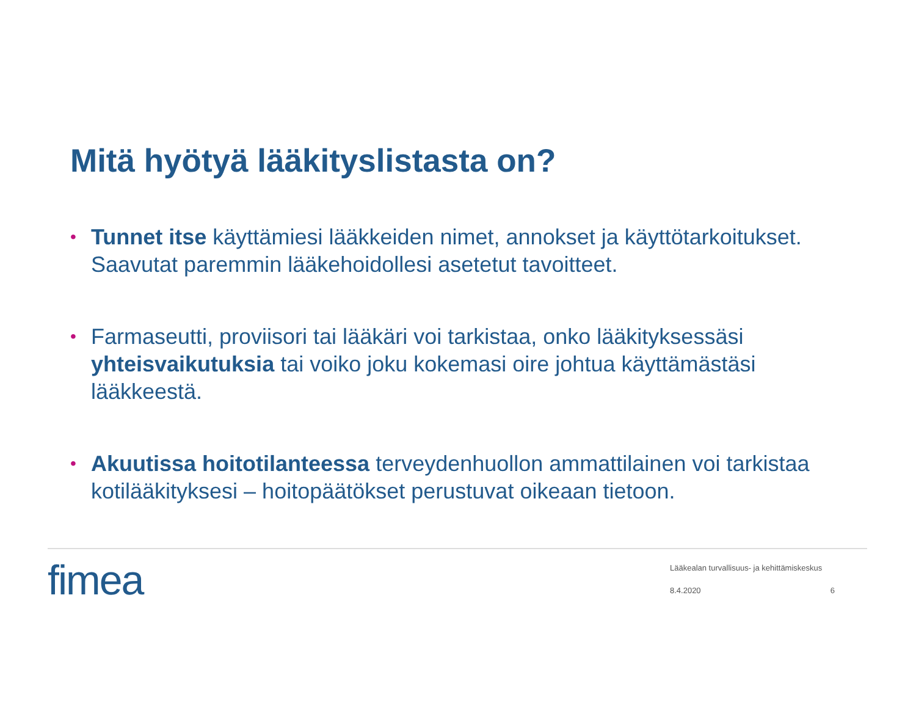Mitä hyötyä lääkityslistasta on?
• Tunnet itse käyttämiesi lääkkeiden nimet, annokset ja käyttötarkoitukset. Saavutat paremmin lääkehoidollesi asetetut tavoitteet.
• Farmaseutti, proviisori tai lääkäri voi tarkistaa, onko lääkityksessäsi yhteisvaikutuksia tai voiko joku kokemasi oire johtua käyttämästäsi lääkkeestä.
• Akuutissa hoitotilanteessa terveydenhuollon ammattilainen voi tarkistaa kotilääkityksesi – hoitopäätökset perustuvat oikeaan tietoon.
fimea
Lääkealan turvallisuus- ja kehittämiskeskus
8.4.2020 6